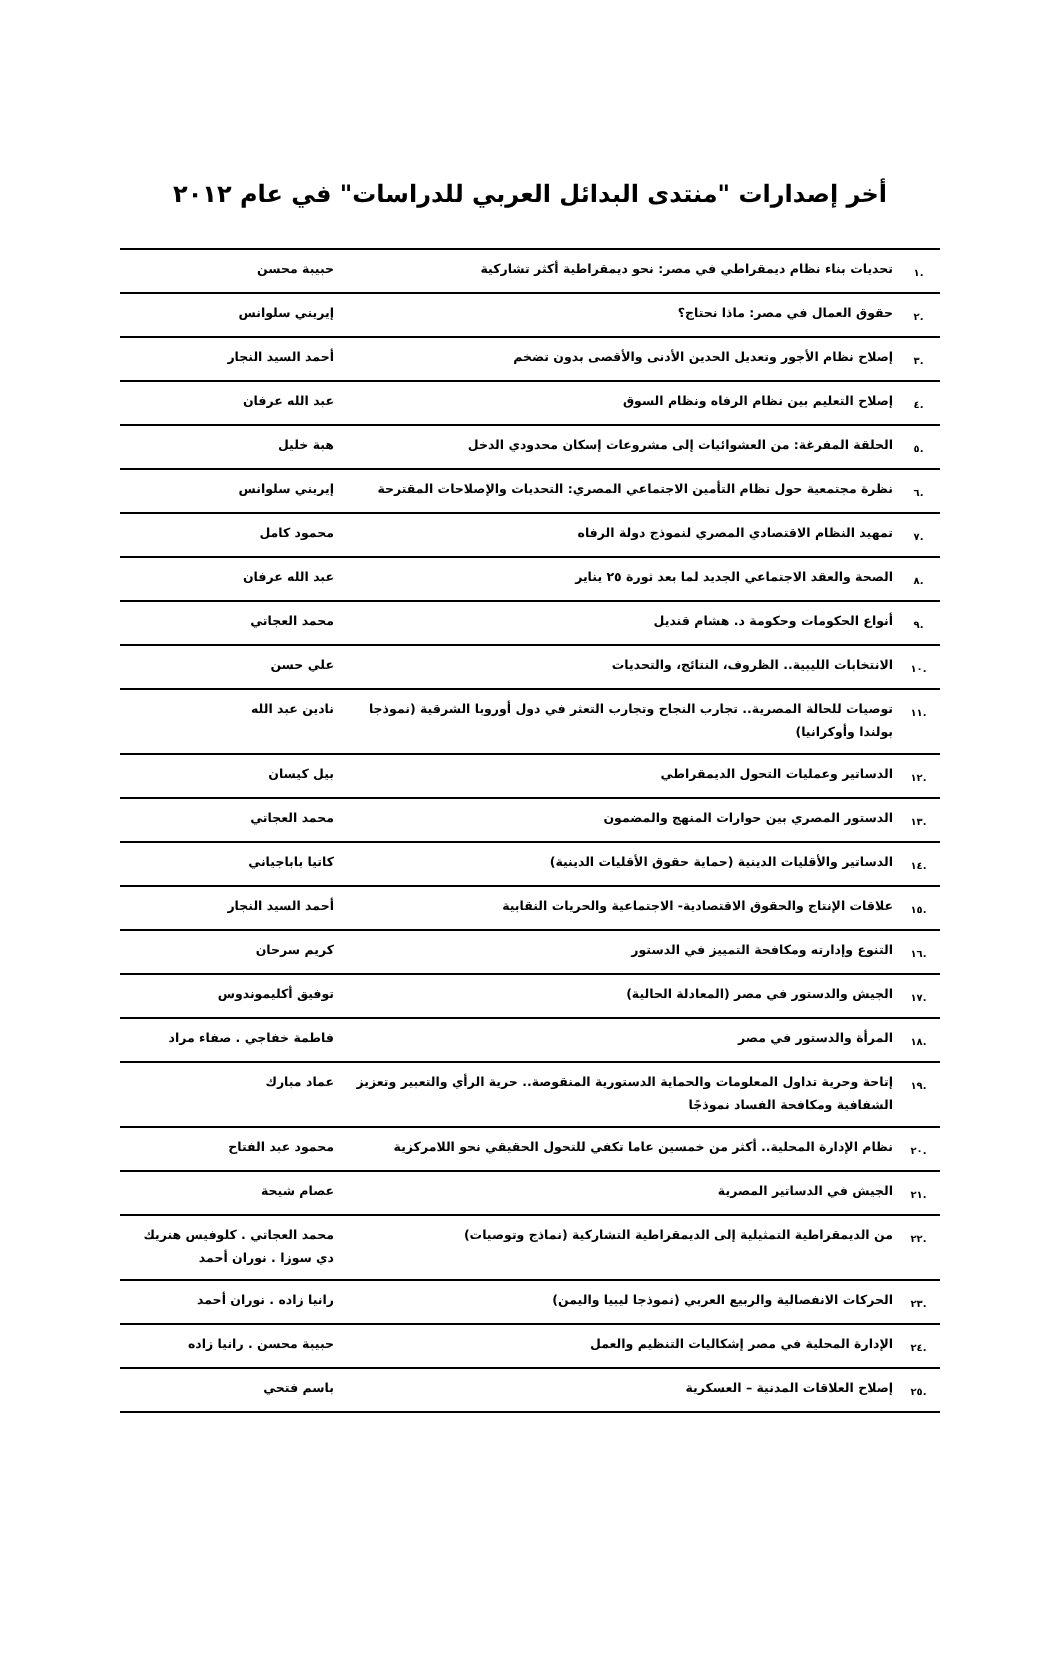أخر إصدارات "منتدى البدائل العربي للدراسات" في عام ٢٠١٢
| .١ | تحديات بناء نظام ديمقراطي في مصر: نحو ديمقراطية أكثر تشاركية | حبيبة محسن |
| .٢ | حقوق العمال في مصر: ماذا نحتاج؟ | إيريني سلوانس |
| .٣ | إصلاح نظام الأجور وتعديل الحدين الأدنى والأقصى بدون تضخم | أحمد السيد النجار |
| .٤ | إصلاح التعليم بين نظام الرفاه ونظام السوق | عبد الله عرفان |
| .٥ | الحلقة المفرغة: من العشوائيات إلى مشروعات إسكان محدودي الدخل | هبة خليل |
| .٦ | نظرة مجتمعية حول نظام التأمين الاجتماعي المصري: التحديات والإصلاحات المقترحة | إيريني سلوانس |
| .٧ | تمهيد النظام الاقتصادي المصري لنموذج دولة الرفاه | محمود كامل |
| .٨ | الصحة والعقد الاجتماعي الجديد لما بعد ثورة ٢٥ يناير | عبد الله عرفان |
| .٩ | أنواع الحكومات وحكومة د. هشام قنديل | محمد العجاتي |
| .١٠ | الانتخابات الليبية.. الظروف، النتائج، والتحديات | علي حسن |
| .١١ | توصيات للحالة المصرية.. تجارب النجاح وتجارب التعثر في دول أوروبا الشرقية (نموذجا بولندا وأوكرانيا) | نادين عبد الله |
| .١٢ | الدساتير وعمليات التحول الديمقراطي | بيل كيسان |
| .١٣ | الدستور المصري بين حوارات المنهج والمضمون | محمد العجاتي |
| .١٤ | الدساتير والأقليات الدينية (حماية حقوق الأقليات الدينية) | كاتيا باباجياني |
| .١٥ | علاقات الإنتاج والحقوق الاقتصادية- الاجتماعية والحريات النقابية | أحمد السيد النجار |
| .١٦ | التنوع وإدارته ومكافحة التمييز في الدستور | كريم سرحان |
| .١٧ | الجيش والدستور في مصر (المعادلة الحالية) | توفيق أكليموندوس |
| .١٨ | المرأة والدستور في مصر | فاطمة خفاجي . صفاء مراد |
| .١٩ | إتاحة وحرية تداول المعلومات والحماية الدستورية المنقوصة.. حرية الرأي والتعبير وتعزيز الشفافية ومكافحة الفساد نموذجًا | عماد مبارك |
| .٢٠ | نظام الإدارة المحلية.. أكثر من خمسين عاما تكفي للتحول الحقيقي نحو اللامركزية | محمود عبد الفتاح |
| .٢١ | الجيش في الدساتير المصرية | عصام شيحة |
| .٢٢ | من الديمقراطية التمثيلية إلى الديمقراطية التشاركية (نماذج وتوصيات) | محمد العجاتي . كلوفيس هنريك دي سوزا . نوران أحمد |
| .٢٣ | الحركات الانفصالية والربيع العربي (نموذجا ليبيا واليمن) | رانيا زاده . نوران أحمد |
| .٢٤ | الإدارة المحلية في مصر إشكاليات التنظيم والعمل | حبيبة محسن . رانيا زاده |
| .٢٥ | إصلاح العلاقات المدنية – العسكرية | باسم فتحي |